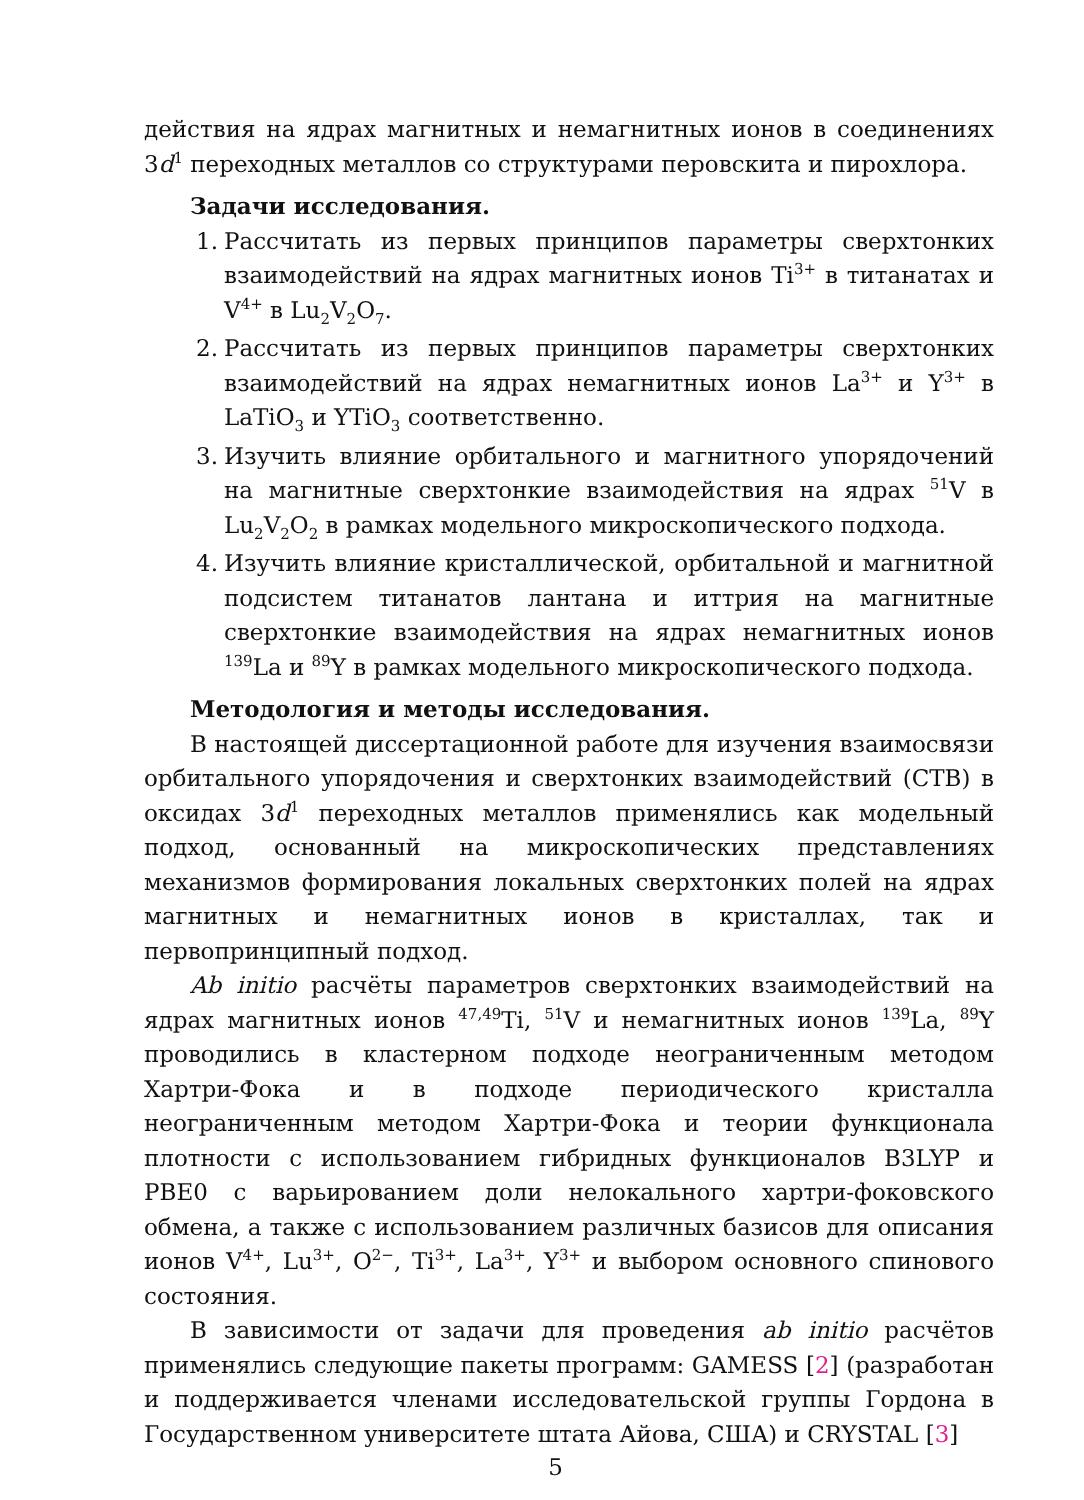действия на ядрах магнитных и немагнитных ионов в соединениях 3d<sup>1</sup> переходных металлов со структурами перовскита и пирохлора.
Задачи исследования.
1. Рассчитать из первых принципов параметры сверхтонких взаимодействий на ядрах магнитных ионов Ti<sup>3+</sup> в титанатах и V<sup>4+</sup> в Lu<sub>2</sub>V<sub>2</sub>O<sub>7</sub>.
2. Рассчитать из первых принципов параметры сверхтонких взаимодействий на ядрах немагнитных ионов La<sup>3+</sup> и Y<sup>3+</sup> в LaTiO<sub>3</sub> и YTiO<sub>3</sub> соответственно.
3. Изучить влияние орбитального и магнитного упорядочений на магнитные сверхтонкие взаимодействия на ядрах <sup>51</sup>V в Lu<sub>2</sub>V<sub>2</sub>O<sub>2</sub> в рамках модельного микроскопического подхода.
4. Изучить влияние кристаллической, орбитальной и магнитной подсистем титанатов лантана и иттрия на магнитные сверхтонкие взаимодействия на ядрах немагнитных ионов <sup>139</sup>La и <sup>89</sup>Y в рамках модельного микроскопического подхода.
Методология и методы исследования.
В настоящей диссертационной работе для изучения взаимосвязи орбитального упорядочения и сверхтонких взаимодействий (СТВ) в оксидах 3d<sup>1</sup> переходных металлов применялись как модельный подход, основанный на микроскопических представлениях механизмов формирования локальных сверхтонких полей на ядрах магнитных и немагнитных ионов в кристаллах, так и первопринципный подход.
Ab initio расчёты параметров сверхтонких взаимодействий на ядрах магнитных ионов <sup>47,49</sup>Ti, <sup>51</sup>V и немагнитных ионов <sup>139</sup>La, <sup>89</sup>Y проводились в кластерном подходе неограниченным методом Хартри-Фока и в подходе периодического кристалла неограниченным методом Хартри-Фока и теории функционала плотности с использованием гибридных функционалов B3LYP и PBE0 с варьированием доли нелокального хартри-фоковского обмена, а также с использованием различных базисов для описания ионов V<sup>4+</sup>, Lu<sup>3+</sup>, O<sup>2−</sup>, Ti<sup>3+</sup>, La<sup>3+</sup>, Y<sup>3+</sup> и выбором основного спинового состояния.
В зависимости от задачи для проведения ab initio расчётов применялись следующие пакеты программ: GAMESS [2] (разработан и поддерживается членами исследовательской группы Гордона в Государственном университете штата Айова, США) и CRYSTAL [3]
5